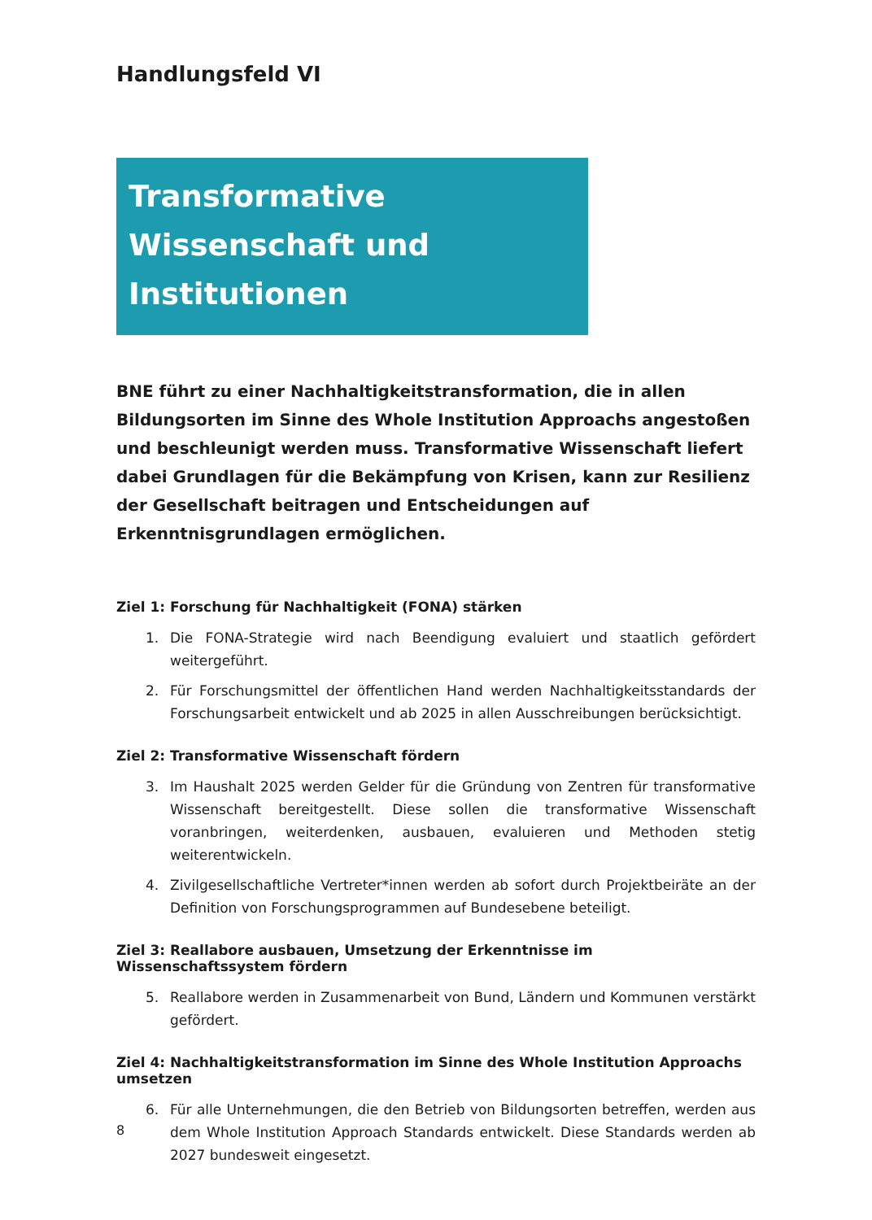Handlungsfeld VI
Transformative Wissenschaft und Institutionen
BNE führt zu einer Nachhaltigkeitstransformation, die in allen Bildungsorten im Sinne des Whole Institution Approachs angestoßen und beschleunigt werden muss. Transformative Wissenschaft liefert dabei Grundlagen für die Bekämpfung von Krisen, kann zur Resilienz der Gesellschaft beitragen und Entscheidungen auf Erkenntnisgrundlagen ermöglichen.
Ziel 1: Forschung für Nachhaltigkeit (FONA) stärken
1. Die FONA-Strategie wird nach Beendigung evaluiert und staatlich gefördert weitergeführt.
2. Für Forschungsmittel der öffentlichen Hand werden Nachhaltigkeitsstandards der Forschungsarbeit entwickelt und ab 2025 in allen Ausschreibungen berücksichtigt.
Ziel 2: Transformative Wissenschaft fördern
3. Im Haushalt 2025 werden Gelder für die Gründung von Zentren für transformative Wissenschaft bereitgestellt. Diese sollen die transformative Wissenschaft voranbringen, weiterdenken, ausbauen, evaluieren und Methoden stetig weiterentwickeln.
4. Zivilgesellschaftliche Vertreter*innen werden ab sofort durch Projektbeiräte an der Definition von Forschungsprogrammen auf Bundesebene beteiligt.
Ziel 3: Reallabore ausbauen, Umsetzung der Erkenntnisse im Wissenschaftssystem fördern
5. Reallabore werden in Zusammenarbeit von Bund, Ländern und Kommunen verstärkt gefördert.
Ziel 4: Nachhaltigkeitstransformation im Sinne des Whole Institution Approachs umsetzen
6. Für alle Unternehmungen, die den Betrieb von Bildungsorten betreffen, werden aus dem Whole Institution Approach Standards entwickelt. Diese Standards werden ab 2027 bundesweit eingesetzt.
8